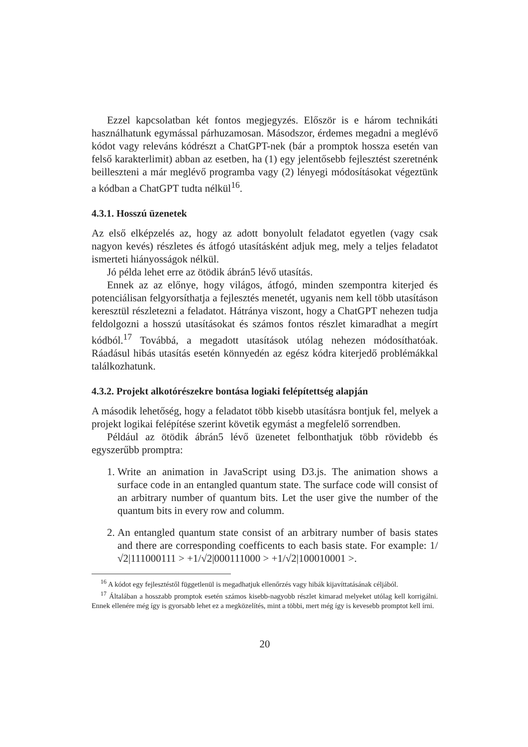Ezzel kapcsolatban két fontos megjegyzés. Először is e három technikáti használhatunk egymással párhuzamosan. Másodszor, érdemes megadni a meglévő kódot vagy releváns kódrészt a ChatGPT-nek (bár a promptok hossza esetén van felső karakterlimit) abban az esetben, ha (1) egy jelentősebb fejlesztést szeretnénk beilleszteni a már meglévő programba vagy (2) lényegi módosításokat végeztünk a kódban a ChatGPT tudta nélkül<sup>16</sup>.
4.3.1. Hosszú üzenetek
Az első elképzelés az, hogy az adott bonyolult feladatot egyetlen (vagy csak nagyon kevés) részletes és átfogó utasításként adjuk meg, mely a teljes feladatot ismerteti hiányosságok nélkül.
Jó példa lehet erre az ötödik ábrán5 lévő utasítás.
Ennek az az előnye, hogy világos, átfogó, minden szempontra kiterjed és potenciálisan felgyorsíthatja a fejlesztés menetét, ugyanis nem kell több utasításon keresztül részletezni a feladatot. Hátránya viszont, hogy a ChatGPT nehezen tudja feldolgozni a hosszú utasításokat és számos fontos részlet kimaradhat a megírt kódból.<sup>17</sup> Továbbá, a megadott utasítások utólag nehezen módosíthatóak. Ráadásul hibás utasítás esetén könnyedén az egész kódra kiterjedő problémákkal találkozhatunk.
4.3.2. Projekt alkotórészekre bontása logiaki felépítettség alapján
A második lehetőség, hogy a feladatot több kisebb utasításra bontjuk fel, melyek a projekt logikai felépítése szerint követik egymást a megfelelő sorrendben.
Például az ötödik ábrán5 lévő üzenetet felbonthatjuk több rövidebb és egyszerűbb promptra:
1. Write an animation in JavaScript using D3.js. The animation shows a surface code in an entangled quantum state. The surface code will consist of an arbitrary number of quantum bits. Let the user give the number of the quantum bits in every row and columm.
2. An entangled quantum state consist of an arbitrary number of basis states and there are corresponding coefficents to each basis state. For example: 1/√2|111000111 > +1/√2|000111000 > +1/√2|100010001 >.
<sup>16</sup> A kódot egy fejlesztéstől függetlenül is megadhatjuk ellenőrzés vagy hibák kijavíttatásának céljából.
<sup>17</sup> Általában a hosszabb promptok esetén számos kisebb-nagyobb részlet kimarad melyeket utólag kell korrigálni. Ennek ellenére még így is gyorsabb lehet ez a megközelítés, mint a többi, mert még így is kevesebb promptot kell írni.
20